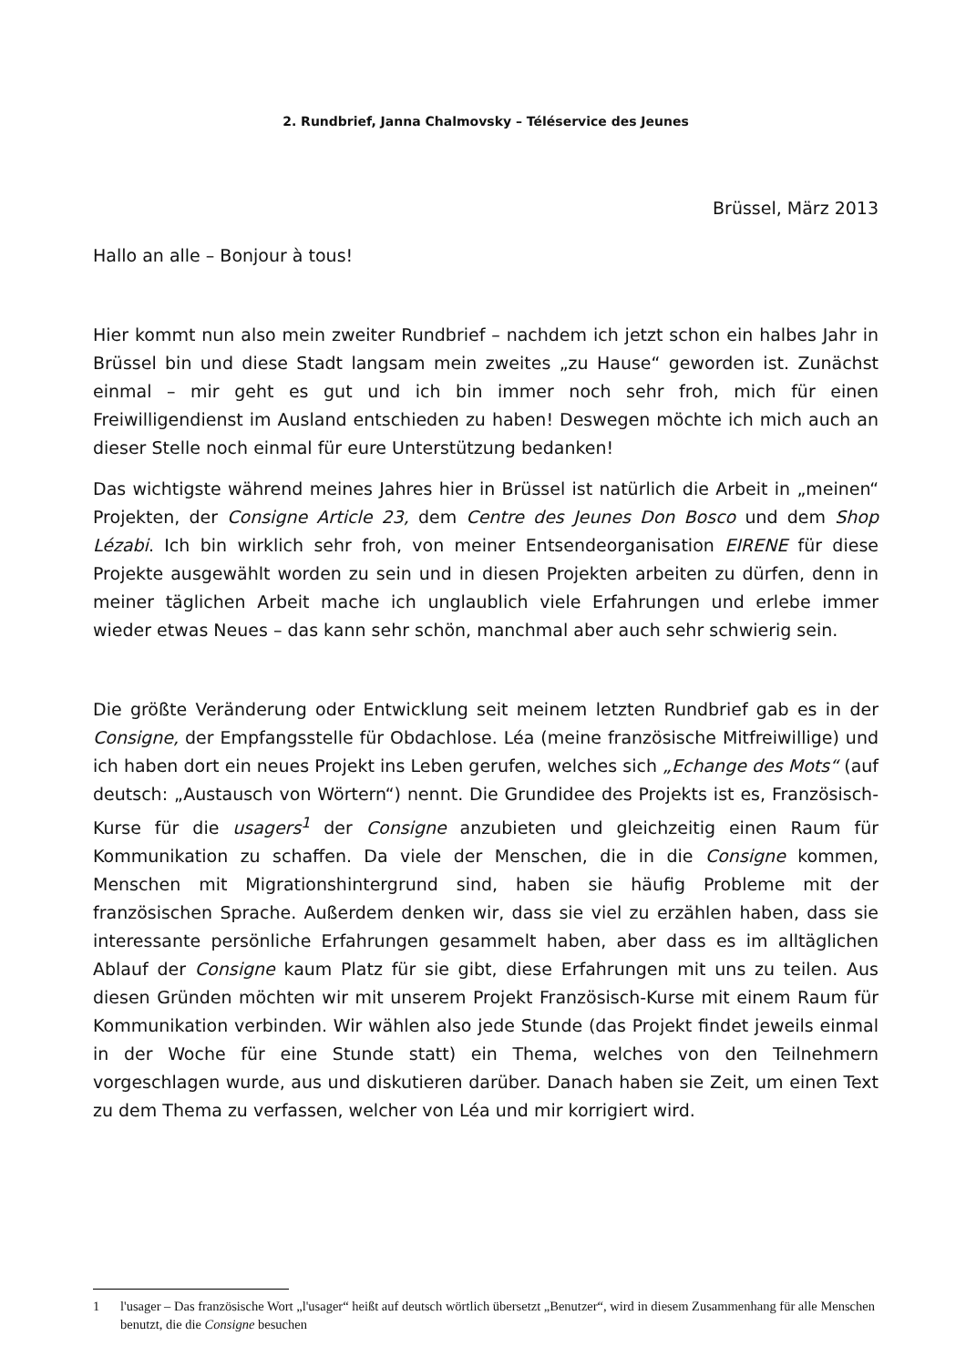2. Rundbrief, Janna Chalmovsky – Téléservice des Jeunes
Brüssel, März 2013
Hallo an alle – Bonjour à tous!
Hier kommt nun also mein zweiter Rundbrief – nachdem ich jetzt schon ein halbes Jahr in Brüssel bin und diese Stadt langsam mein zweites „zu Hause“ geworden ist. Zunächst einmal – mir geht es gut und ich bin immer noch sehr froh, mich für einen Freiwilligendienst im Ausland entschieden zu haben! Deswegen möchte ich mich auch an dieser Stelle noch einmal für eure Unterstützung bedanken!
Das wichtigste während meines Jahres hier in Brüssel ist natürlich die Arbeit in „meinen“ Projekten, der Consigne Article 23, dem Centre des Jeunes Don Bosco und dem Shop Lézabi. Ich bin wirklich sehr froh, von meiner Entsendeorganisation EIRENE für diese Projekte ausgewählt worden zu sein und in diesen Projekten arbeiten zu dürfen, denn in meiner täglichen Arbeit mache ich unglaublich viele Erfahrungen und erlebe immer wieder etwas Neues – das kann sehr schön, manchmal aber auch sehr schwierig sein.
Die größte Veränderung oder Entwicklung seit meinem letzten Rundbrief gab es in der Consigne, der Empfangsstelle für Obdachlose. Léa (meine französische Mitfreiwillige) und ich haben dort ein neues Projekt ins Leben gerufen, welches sich „Echange des Mots“ (auf deutsch: „Austausch von Wörtern“) nennt. Die Grundidee des Projekts ist es, Französisch-Kurse für die usagers<sup>1</sup> der Consigne anzubieten und gleichzeitig einen Raum für Kommunikation zu schaffen. Da viele der Menschen, die in die Consigne kommen, Menschen mit Migrationshintergrund sind, haben sie häufig Probleme mit der französischen Sprache. Außerdem denken wir, dass sie viel zu erzählen haben, dass sie interessante persönliche Erfahrungen gesammelt haben, aber dass es im alltäglichen Ablauf der Consigne kaum Platz für sie gibt, diese Erfahrungen mit uns zu teilen. Aus diesen Gründen möchten wir mit unserem Projekt Französisch-Kurse mit einem Raum für Kommunikation verbinden. Wir wählen also jede Stunde (das Projekt findet jeweils einmal in der Woche für eine Stunde statt) ein Thema, welches von den Teilnehmern vorgeschlagen wurde, aus und diskutieren darüber. Danach haben sie Zeit, um einen Text zu dem Thema zu verfassen, welcher von Léa und mir korrigiert wird.
1 l'usager – Das französische Wort „l'usager“ heißt auf deutsch wörtlich übersetzt „Benutzer“, wird in diesem Zusammenhang für alle Menschen benutzt, die die Consigne besuchen